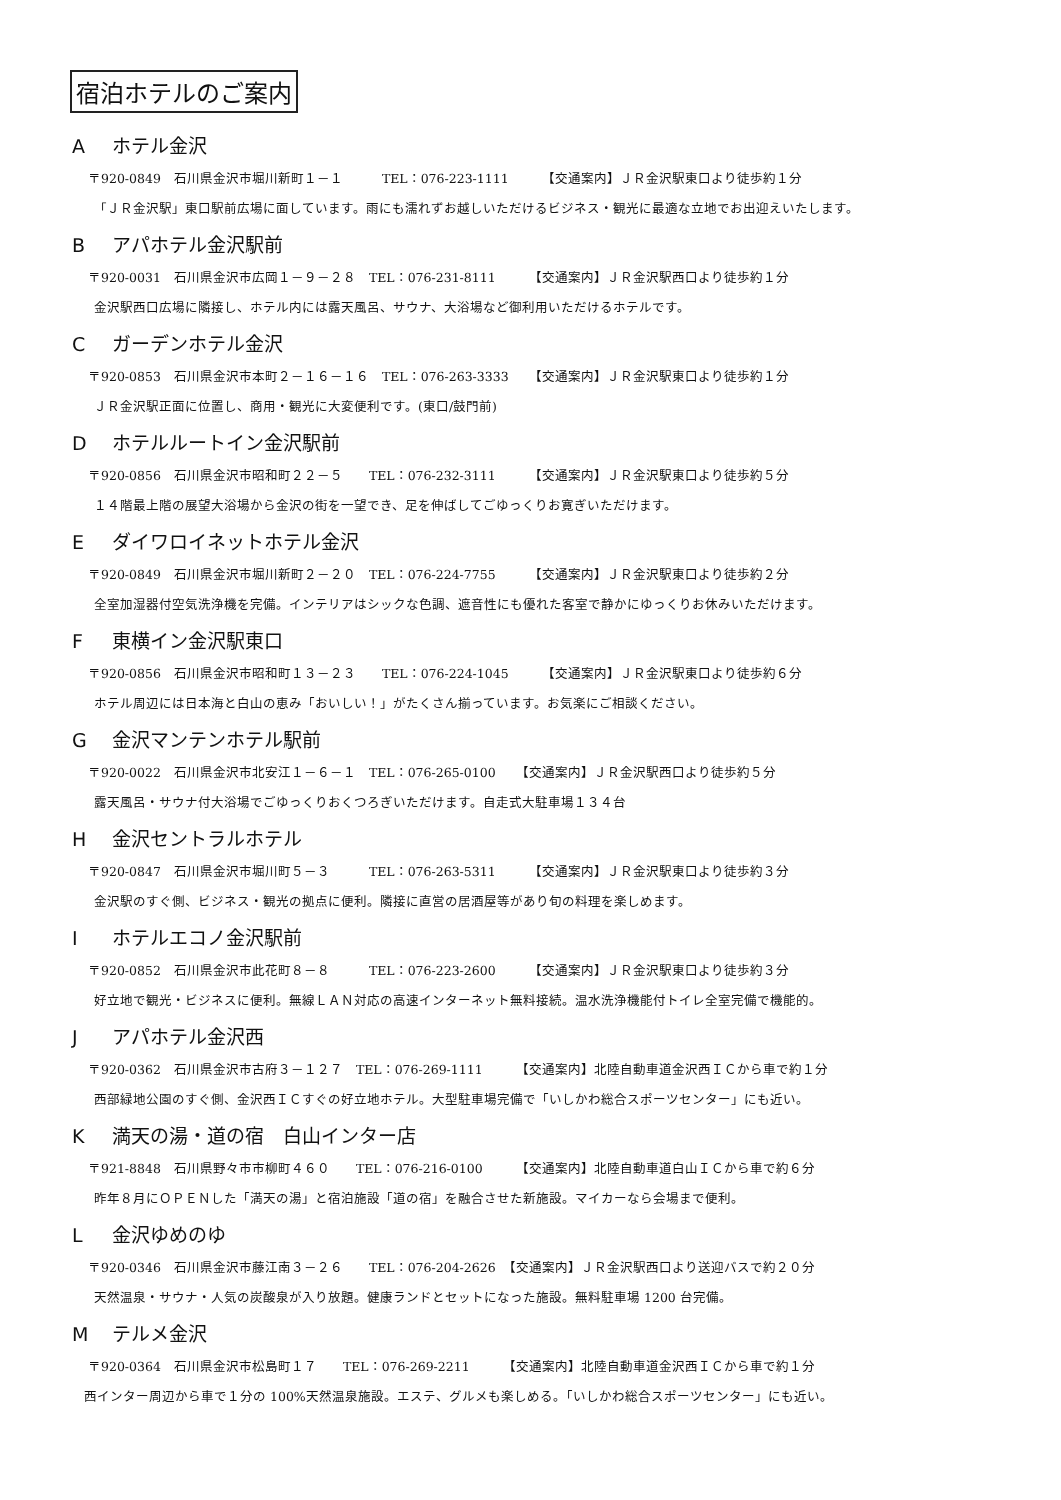宿泊ホテルのご案内
Aホテル金沢
〒920-0849　石川県金沢市堀川新町１－１　　　TEL：076-223-1111　　　【交通案内】ＪＲ金沢駅東口より徒歩約１分
「ＪＲ金沢駅」東口駅前広場に面しています。雨にも濡れずお越しいただけるビジネス・観光に最適な立地でお出迎えいたします。
Bアパホテル金沢駅前
〒920-0031　石川県金沢市広岡１－９－２８　TEL：076-231-8111　　　【交通案内】ＪＲ金沢駅西口より徒歩約１分
金沢駅西口広場に隣接し、ホテル内には露天風呂、サウナ、大浴場など御利用いただけるホテルです。
Cガーデンホテル金沢
〒920-0853　石川県金沢市本町２－１６－１６　TEL：076-263-3333　　【交通案内】ＪＲ金沢駅東口より徒歩約１分
ＪＲ金沢駅正面に位置し、商用・観光に大変便利です。(東口/鼓門前)
Dホテルルートイン金沢駅前
〒920-0856　石川県金沢市昭和町２２－５　　TEL：076-232-3111　　　【交通案内】ＪＲ金沢駅東口より徒歩約５分
１４階最上階の展望大浴場から金沢の街を一望でき、足を伸ばしてごゆっくりお寛ぎいただけます。
Eダイワロイネットホテル金沢
〒920-0849　石川県金沢市堀川新町２－２０　TEL：076-224-7755　　　【交通案内】ＪＲ金沢駅東口より徒歩約２分
全室加湿器付空気洗浄機を完備。インテリアはシックな色調、遮音性にも優れた客室で静かにゆっくりお休みいただけます。
F東横イン金沢駅東口
〒920-0856　石川県金沢市昭和町１３－２３　　TEL：076-224-1045　　　【交通案内】ＪＲ金沢駅東口より徒歩約６分
ホテル周辺には日本海と白山の恵み「おいしい！」がたくさん揃っています。お気楽にご相談ください。
G金沢マンテンホテル駅前
〒920-0022　石川県金沢市北安江１－６－１　TEL：076-265-0100　　【交通案内】ＪＲ金沢駅西口より徒歩約５分
露天風呂・サウナ付大浴場でごゆっくりおくつろぎいただけます。自走式大駐車場１３４台
H金沢セントラルホテル
〒920-0847　石川県金沢市堀川町５－３　　　TEL：076-263-5311　　　【交通案内】ＪＲ金沢駅東口より徒歩約３分
金沢駅のすぐ側、ビジネス・観光の拠点に便利。隣接に直営の居酒屋等があり旬の料理を楽しめます。
Iホテルエコノ金沢駅前
〒920-0852　石川県金沢市此花町８－８　　　TEL：076-223-2600　　　【交通案内】ＪＲ金沢駅東口より徒歩約３分
好立地で観光・ビジネスに便利。無線ＬＡＮ対応の高速インターネット無料接続。温水洗浄機能付トイレ全室完備で機能的。
Jアパホテル金沢西
〒920-0362　石川県金沢市古府３－１２７　TEL：076-269-1111　　　【交通案内】北陸自動車道金沢西ＩＣから車で約１分
西部緑地公園のすぐ側、金沢西ＩＣすぐの好立地ホテル。大型駐車場完備で「いしかわ総合スポーツセンター」にも近い。
K満天の湯・道の宿　白山インター店
〒921-8848　石川県野々市市柳町４６０　　TEL：076-216-0100　　　【交通案内】北陸自動車道白山ＩＣから車で約６分
昨年８月にＯＰＥＮした「満天の湯」と宿泊施設「道の宿」を融合させた新施設。マイカーなら会場まで便利。
L金沢ゆめのゆ
〒920-0346　石川県金沢市藤江南３－２６　　TEL：076-204-2626　【交通案内】ＪＲ金沢駅西口より送迎バスで約２０分
天然温泉・サウナ・人気の炭酸泉が入り放題。健康ランドとセットになった施設。無料駐車場 1200 台完備。
Mテルメ金沢
〒920-0364　石川県金沢市松島町１７　　TEL：076-269-2211　　　【交通案内】北陸自動車道金沢西ＩＣから車で約１分
西インター周辺から車で１分の 100%天然温泉施設。エステ、グルメも楽しめる。「いしかわ総合スポーツセンター」にも近い。